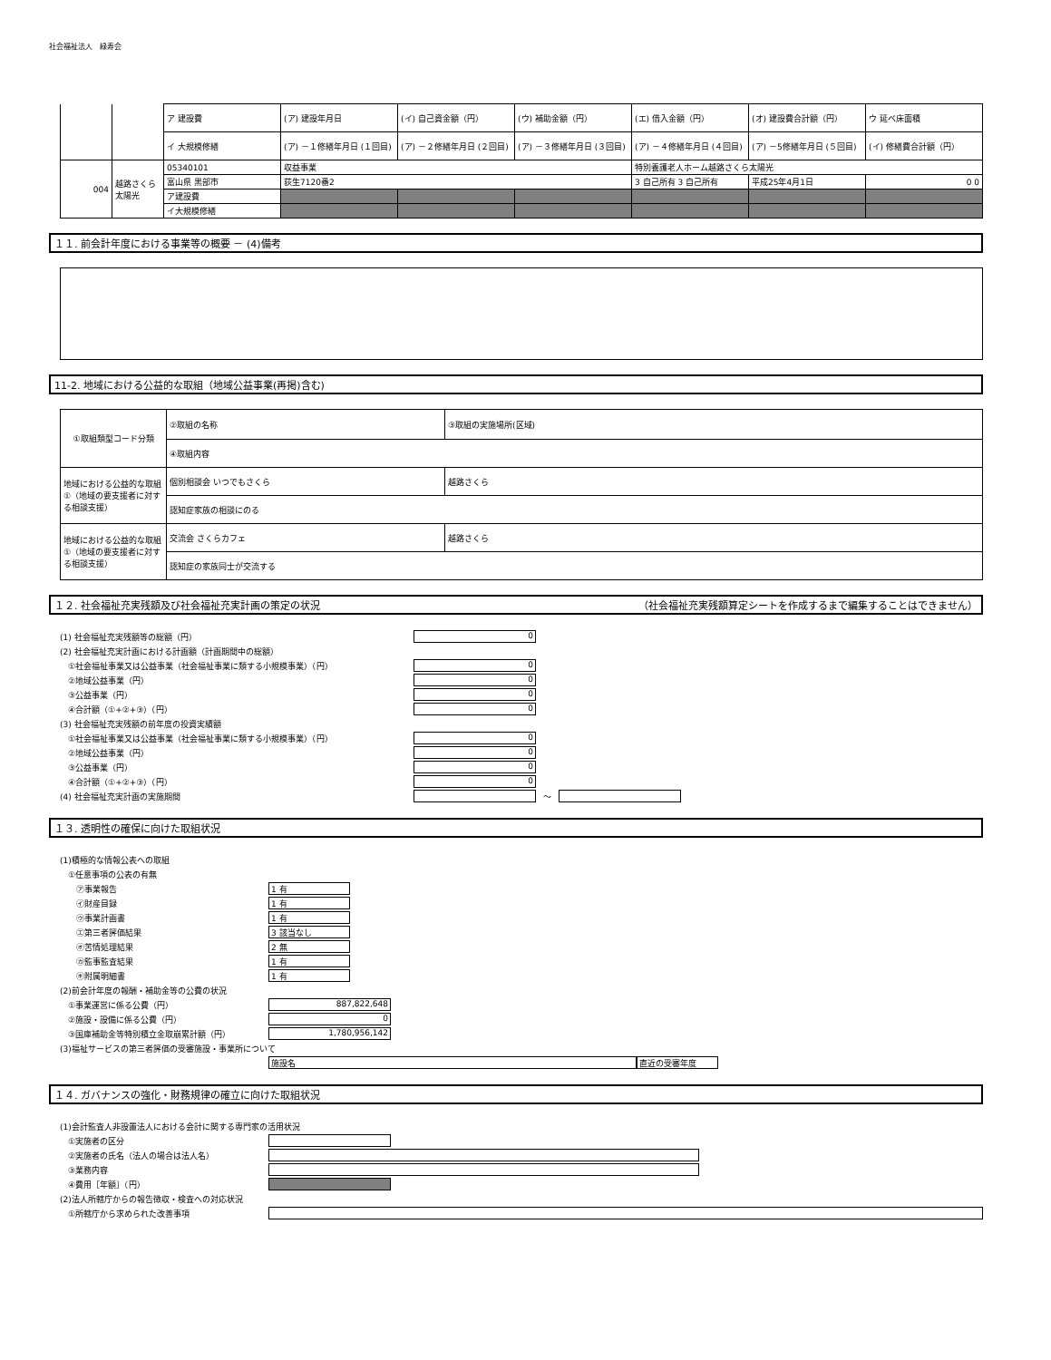社会福祉法人　緑寿会
| | | ア 建設費 | (ア) 建設年月日 | (イ) 自己資金額（円） | (ウ) 補助金額（円） | (エ) 借入金額（円） | (オ) 建設費合計額（円） | ウ 延べ床面積 |
| | | イ 大規模修繕 | (ア) －１修繕年月日 (１回目) | (ア) －２修繕年月日 (２回目) | (ア) －３修繕年月日 (３回目) | (ア) －４修繕年月日 (４回目) | (ア) －5修繕年月日 (５回目) | (イ) 修繕費合計額（円） |
| 004 | 越路さくら太陽光 | 05340101 | 収益事業 | | | 特別養護老人ホーム越路さくら太陽光 | | |
| | | 富山県 黒部市 | 荻生7120番2 | | | 3 自己所有 3 自己所有 | 平成25年4月1日 | 0 0 |
| | | ア建設費 | | | | | | |
| | | イ大規模修繕 | | | | | | |
１１. 前会計年度における事業等の概要 － (4)備考
11-2. 地域における公益的な取組（地域公益事業(再掲)含む)
| ①取組類型コード分類 | ②取組の名称 | ③取組の実施場所(区域) |
| | ④取組内容 | |
| 地域における公益的な取組①（地域の要支援者に対する相談支援） | 個別相談会 いつでもさくら | 越路さくら |
| | 認知症家族の相談にのる | |
| 地域における公益的な取組①（地域の要支援者に対する相談支援） | 交流会 さくらカフェ | 越路さくら |
| | 認知症の家族同士が交流する | |
１２. 社会福祉充実残額及び社会福祉充実計画の策定の状況 （社会福祉充実残額算定シートを作成するまで編集することはできません）
(1) 社会福祉充実残額等の総額（円） 0
(2) 社会福祉充実計画における計画額（計画期間中の総額）
　①社会福祉事業又は公益事業（社会福祉事業に類する小規模事業）（円） 0
　②地域公益事業（円） 0
　③公益事業（円） 0
　④合計額（①+②+③）（円） 0
(3) 社会福祉充実残額の前年度の投資実績額
　①社会福祉事業又は公益事業（社会福祉事業に類する小規模事業）（円） 0
　②地域公益事業（円） 0
　③公益事業（円） 0
　④合計額（①+②+③）（円） 0
(4) 社会福祉充実計画の実施期間 ～
１３. 透明性の確保に向けた取組状況
(1)積極的な情報公表への取組
　①任意事項の公表の有無
　　㋐事業報告 1 有
　　㋑財産目録 1 有
　　㋒事業計画書 1 有
　　㋓第三者評価結果 3 該当なし
　　㋔苦情処理結果 2 無
　　㋕監事監査結果 1 有
　　㋖附属明細書 1 有
(2)前会計年度の報酬・補助金等の公費の状況
　①事業運営に係る公費（円） 887,822,648
　②施設・設備に係る公費（円） 0
　③国庫補助金等特別積立金取崩累計額（円） 1,780,956,142
(3)福祉サービスの第三者評価の受審施設・事業所について
施設名 直近の受審年度
１４. ガバナンスの強化・財務規律の確立に向けた取組状況
(1)会計監査人非設置法人における会計に関する専門家の活用状況
　①実施者の区分
　②実施者の氏名（法人の場合は法人名）
　③業務内容
　④費用［年額］（円）
(2)法人所轄庁からの報告徴収・検査への対応状況
　①所轄庁から求められた改善事項